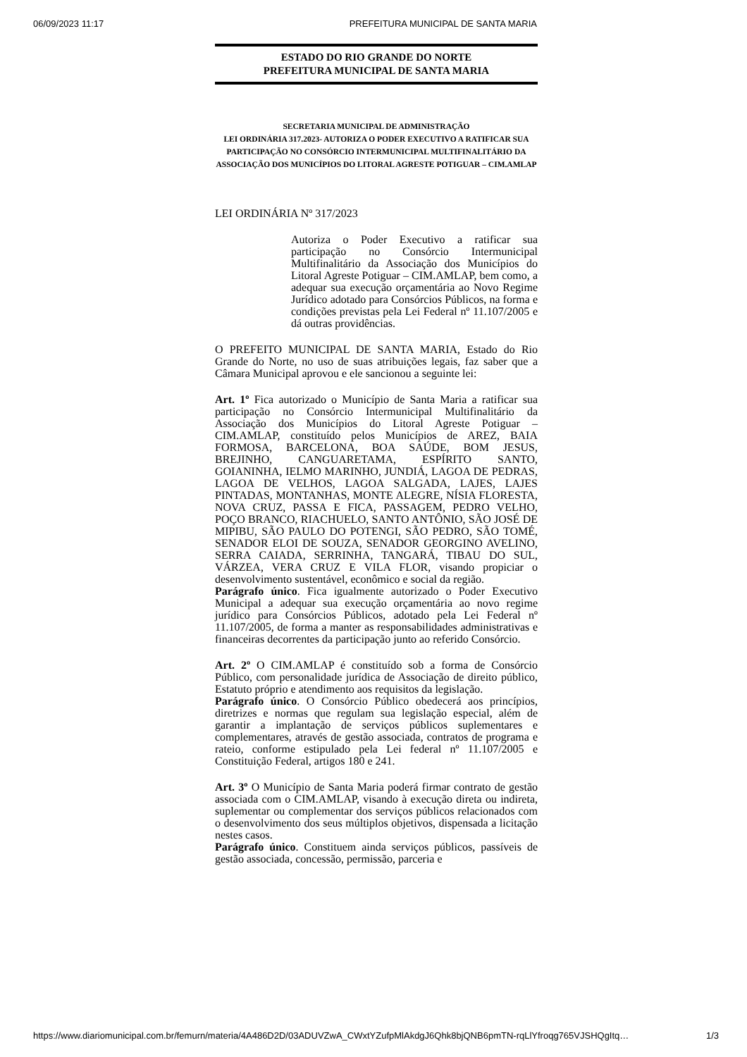06/09/2023 11:17 PREFEITURA MUNICIPAL DE SANTA MARIA
ESTADO DO RIO GRANDE DO NORTE
PREFEITURA MUNICIPAL DE SANTA MARIA
SECRETARIA MUNICIPAL DE ADMINISTRAÇÃO
LEI ORDINÁRIA 317.2023- AUTORIZA O PODER EXECUTIVO A RATIFICAR SUA PARTICIPAÇÃO NO CONSÓRCIO INTERMUNICIPAL MULTIFINALITÁRIO DA ASSOCIAÇÃO DOS MUNICÍPIOS DO LITORAL AGRESTE POTIGUAR – CIM.AMLAP
LEI ORDINÁRIA Nº 317/2023
Autoriza o Poder Executivo a ratificar sua participação no Consórcio Intermunicipal Multifinalitário da Associação dos Municípios do Litoral Agreste Potiguar – CIM.AMLAP, bem como, a adequar sua execução orçamentária ao Novo Regime Jurídico adotado para Consórcios Públicos, na forma e condições previstas pela Lei Federal nº 11.107/2005 e dá outras providências.
O PREFEITO MUNICIPAL DE SANTA MARIA, Estado do Rio Grande do Norte, no uso de suas atribuições legais, faz saber que a Câmara Municipal aprovou e ele sancionou a seguinte lei:
Art. 1º Fica autorizado o Município de Santa Maria a ratificar sua participação no Consórcio Intermunicipal Multifinalitário da Associação dos Municípios do Litoral Agreste Potiguar – CIM.AMLAP, constituído pelos Municípios de AREZ, BAIA FORMOSA, BARCELONA, BOA SAÚDE, BOM JESUS, BREJINHO, CANGUARETAMA, ESPÍRITO SANTO, GOIANINHA, IELMO MARINHO, JUNDIÁ, LAGOA DE PEDRAS, LAGOA DE VELHOS, LAGOA SALGADA, LAJES, LAJES PINTADAS, MONTANHAS, MONTE ALEGRE, NÍSIA FLORESTA, NOVA CRUZ, PASSA E FICA, PASSAGEM, PEDRO VELHO, POÇO BRANCO, RIACHUELO, SANTO ANTÔNIO, SÃO JOSÉ DE MIPIBU, SÃO PAULO DO POTENGI, SÃO PEDRO, SÃO TOMÉ, SENADOR ELOI DE SOUZA, SENADOR GEORGINO AVELINO, SERRA CAIADA, SERRINHA, TANGARÁ, TIBAU DO SUL, VÁRZEA, VERA CRUZ E VILA FLOR, visando propiciar o desenvolvimento sustentável, econômico e social da região.
Parágrafo único. Fica igualmente autorizado o Poder Executivo Municipal a adequar sua execução orçamentária ao novo regime jurídico para Consórcios Públicos, adotado pela Lei Federal nº 11.107/2005, de forma a manter as responsabilidades administrativas e financeiras decorrentes da participação junto ao referido Consórcio.
Art. 2º O CIM.AMLAP é constituído sob a forma de Consórcio Público, com personalidade jurídica de Associação de direito público, Estatuto próprio e atendimento aos requisitos da legislação.
Parágrafo único. O Consórcio Público obedecerá aos princípios, diretrizes e normas que regulam sua legislação especial, além de garantir a implantação de serviços públicos suplementares e complementares, através de gestão associada, contratos de programa e rateio, conforme estipulado pela Lei federal nº 11.107/2005 e Constituição Federal, artigos 180 e 241.
Art. 3º O Município de Santa Maria poderá firmar contrato de gestão associada com o CIM.AMLAP, visando à execução direta ou indireta, suplementar ou complementar dos serviços públicos relacionados com o desenvolvimento dos seus múltiplos objetivos, dispensada a licitação nestes casos.
Parágrafo único. Constituem ainda serviços públicos, passíveis de gestão associada, concessão, permissão, parceria e
https://www.diariomunicipal.com.br/femurn/materia/4A486D2D/03ADUVZwA_CWxtYZufpMlAkdgJ6Qhk8bjQNB6pmTN-rqLlYfroqg765VJSHQgItq… 1/3